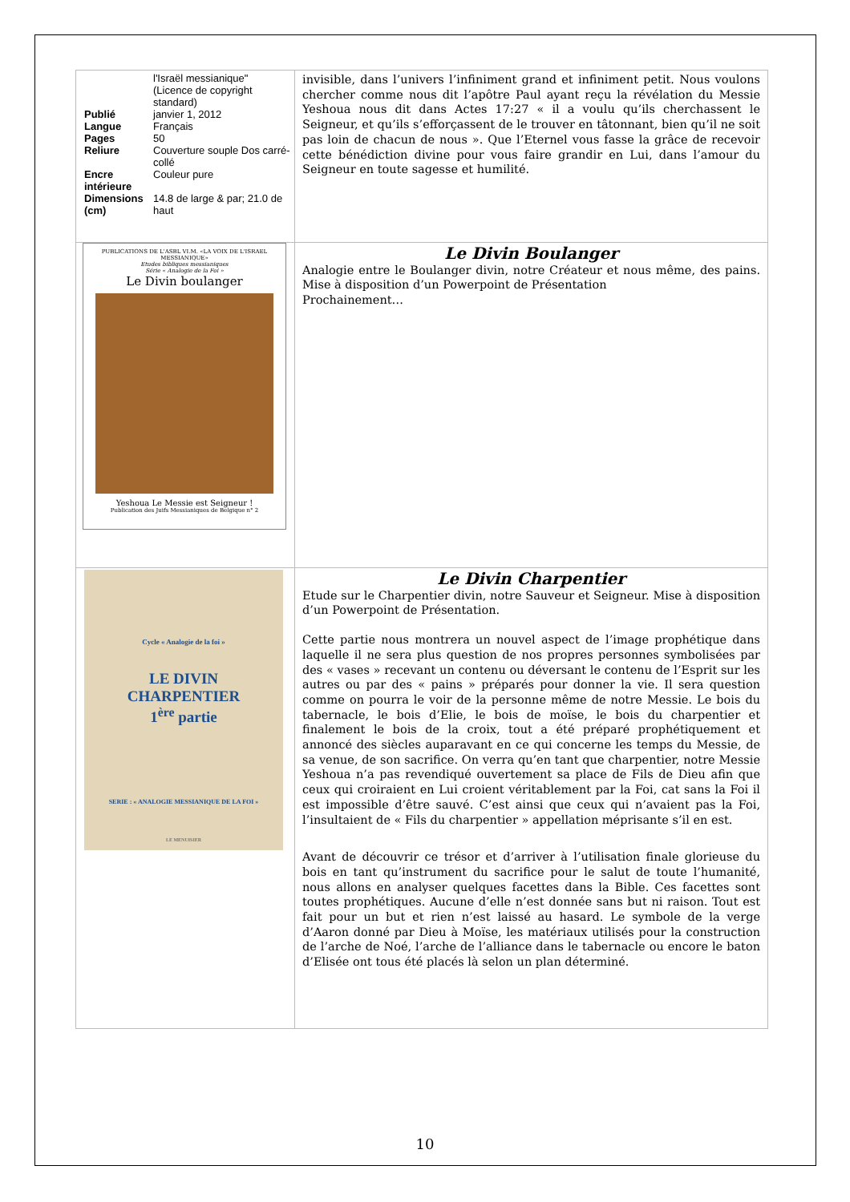| / / l'Israël messianique" (Licence de copyright standard) / / Publié / janvier 1, 2012 / / Langue / Français / / Pages / 50 / / Reliure / Couverture souple Dos carré-collé / / Encre intérieure / Couleur pure / / Dimensions (cm) / 14.8 de large & par; 21.0 de haut / | invisible, dans l’univers l’infiniment grand et infiniment petit. Nous voulons chercher comme nous dit l’apôtre Paul ayant reçu la révélation du Messie Yeshoua nous dit dans Actes 17:27 « il a voulu qu’ils cherchassent le Seigneur, et qu’ils s’efforçassent de le trouver en tâtonnant, bien qu’il ne soit pas loin de chacun de nous ». Que l’Eternel vous fasse la grâce de recevoir cette bénédiction divine pour vous faire grandir en Lui, dans l’amour du Seigneur en toute sagesse et humilité. |
| PUBLICATIONS DE L'ASBL VI.M. «LA VOIX DE L'ISRAEL MESSIANIQUE» Etudes bibliques messianiques Série « Analogie de la Foi » Le Divin boulanger Yeshoua Le Messie est Seigneur ! Publication des Juifs Messianiques de Belgique n° 2 | Le Divin Boulanger Analogie entre le Boulanger divin, notre Créateur et nous même, des pains. Mise à disposition d’un Powerpoint de Présentation Prochainement… |
| Cycle « Analogie de la foi » LE DIVIN CHARPENTIER 1<sup>ère</sup> partie SERIE : « ANALOGIE MESSIANIQUE DE LA FOI » LE MENUISIER | Le Divin Charpentier Etude sur le Charpentier divin, notre Sauveur et Seigneur. Mise à disposition d’un Powerpoint de Présentation. Cette partie nous montrera un nouvel aspect de l’image prophétique dans laquelle il ne sera plus question de nos propres personnes symbolisées par des « vases » recevant un contenu ou déversant le contenu de l’Esprit sur les autres ou par des « pains » préparés pour donner la vie. Il sera question comme on pourra le voir de la personne même de notre Messie. Le bois du tabernacle, le bois d’Elie, le bois de moïse, le bois du charpentier et finalement le bois de la croix, tout a été préparé prophétiquement et annoncé des siècles auparavant en ce qui concerne les temps du Messie, de sa venue, de son sacrifice. On verra qu’en tant que charpentier, notre Messie Yeshoua n’a pas revendiqué ouvertement sa place de Fils de Dieu afin que ceux qui croiraient en Lui croient véritablement par la Foi, cat sans la Foi il est impossible d’être sauvé. C’est ainsi que ceux qui n’avaient pas la Foi, l’insultaient de « Fils du charpentier » appellation méprisante s’il en est. Avant de découvrir ce trésor et d’arriver à l’utilisation finale glorieuse du bois en tant qu’instrument du sacrifice pour le salut de toute l’humanité, nous allons en analyser quelques facettes dans la Bible. Ces facettes sont toutes prophétiques. Aucune d’elle n’est donnée sans but ni raison. Tout est fait pour un but et rien n’est laissé au hasard. Le symbole de la verge d’Aaron donné par Dieu à Moïse, les matériaux utilisés pour la construction de l’arche de Noé, l’arche de l’alliance dans le tabernacle ou encore le baton d’Elisée ont tous été placés là selon un plan déterminé. |
10